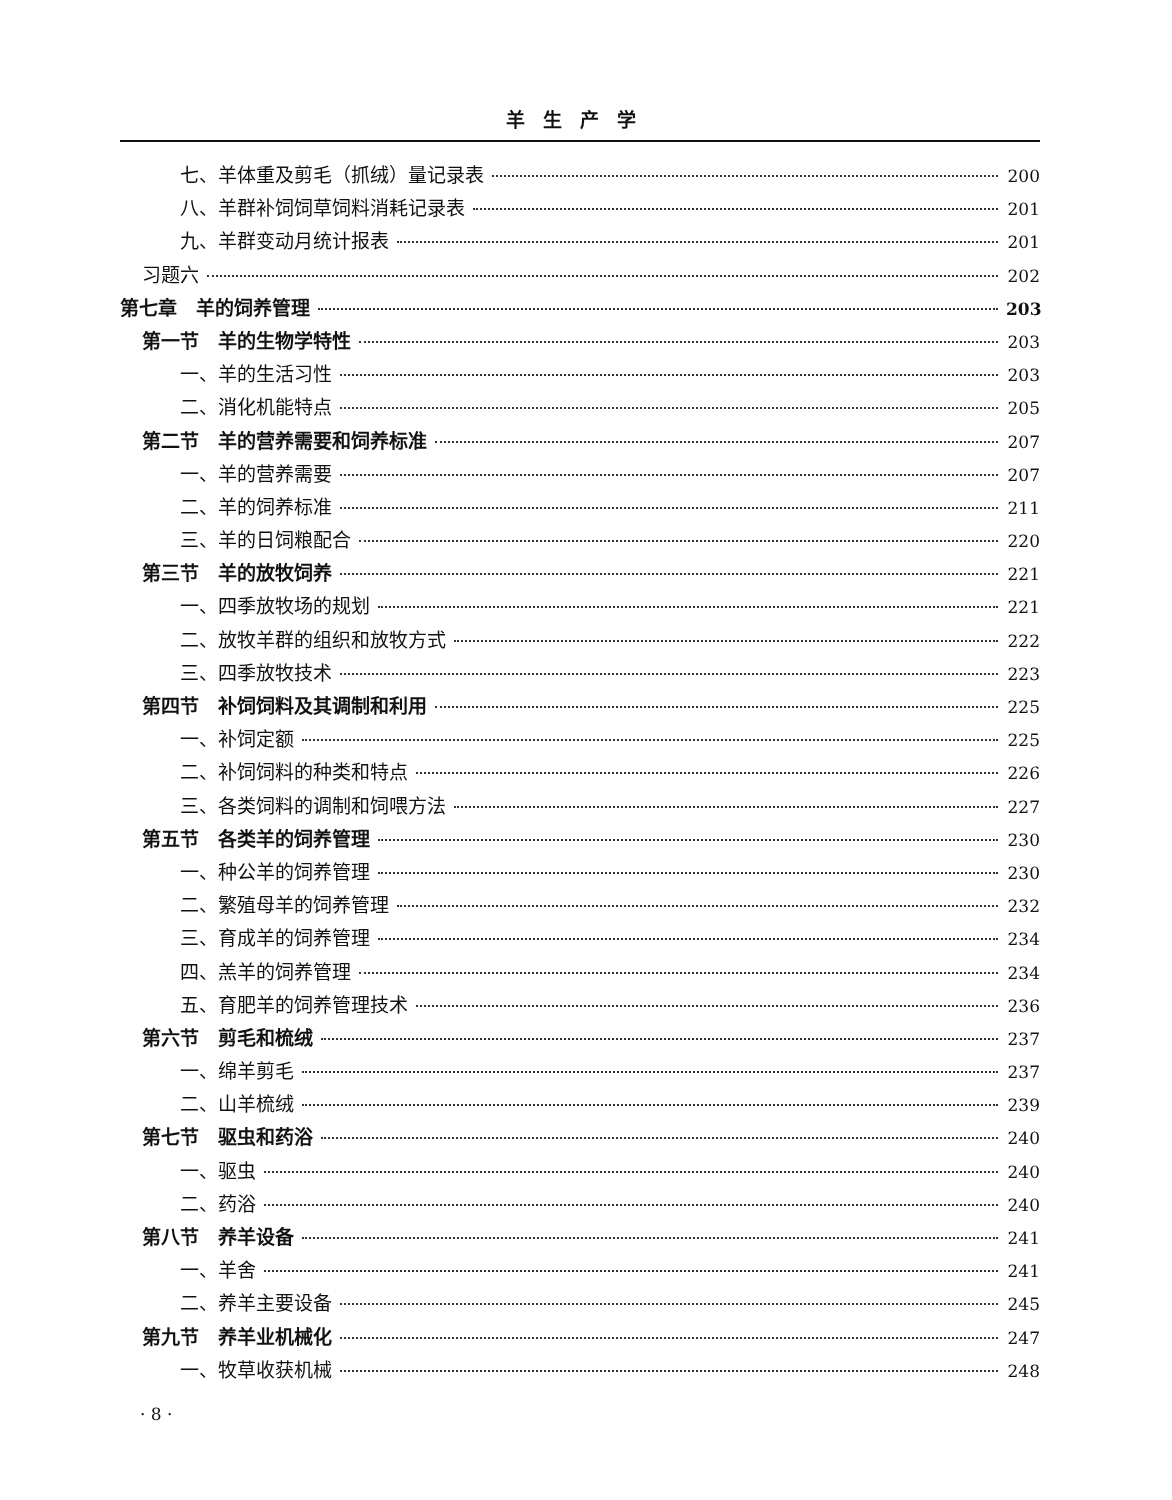羊生产学
七、羊体重及剪毛（抓绒）量记录表 200
八、羊群补饲饲草饲料消耗记录表 201
九、羊群变动月统计报表 201
习题六 202
第七章　羊的饲养管理 203
第一节　羊的生物学特性 203
一、羊的生活习性 203
二、消化机能特点 205
第二节　羊的营养需要和饲养标准 207
一、羊的营养需要 207
二、羊的饲养标准 211
三、羊的日饲粮配合 220
第三节　羊的放牧饲养 221
一、四季放牧场的规划 221
二、放牧羊群的组织和放牧方式 222
三、四季放牧技术 223
第四节　补饲饲料及其调制和利用 225
一、补饲定额 225
二、补饲饲料的种类和特点 226
三、各类饲料的调制和饲喂方法 227
第五节　各类羊的饲养管理 230
一、种公羊的饲养管理 230
二、繁殖母羊的饲养管理 232
三、育成羊的饲养管理 234
四、羔羊的饲养管理 234
五、育肥羊的饲养管理技术 236
第六节　剪毛和梳绒 237
一、绵羊剪毛 237
二、山羊梳绒 239
第七节　驱虫和药浴 240
一、驱虫 240
二、药浴 240
第八节　养羊设备 241
一、羊舍 241
二、养羊主要设备 245
第九节　养羊业机械化 247
一、牧草收获机械 248
· 8 ·